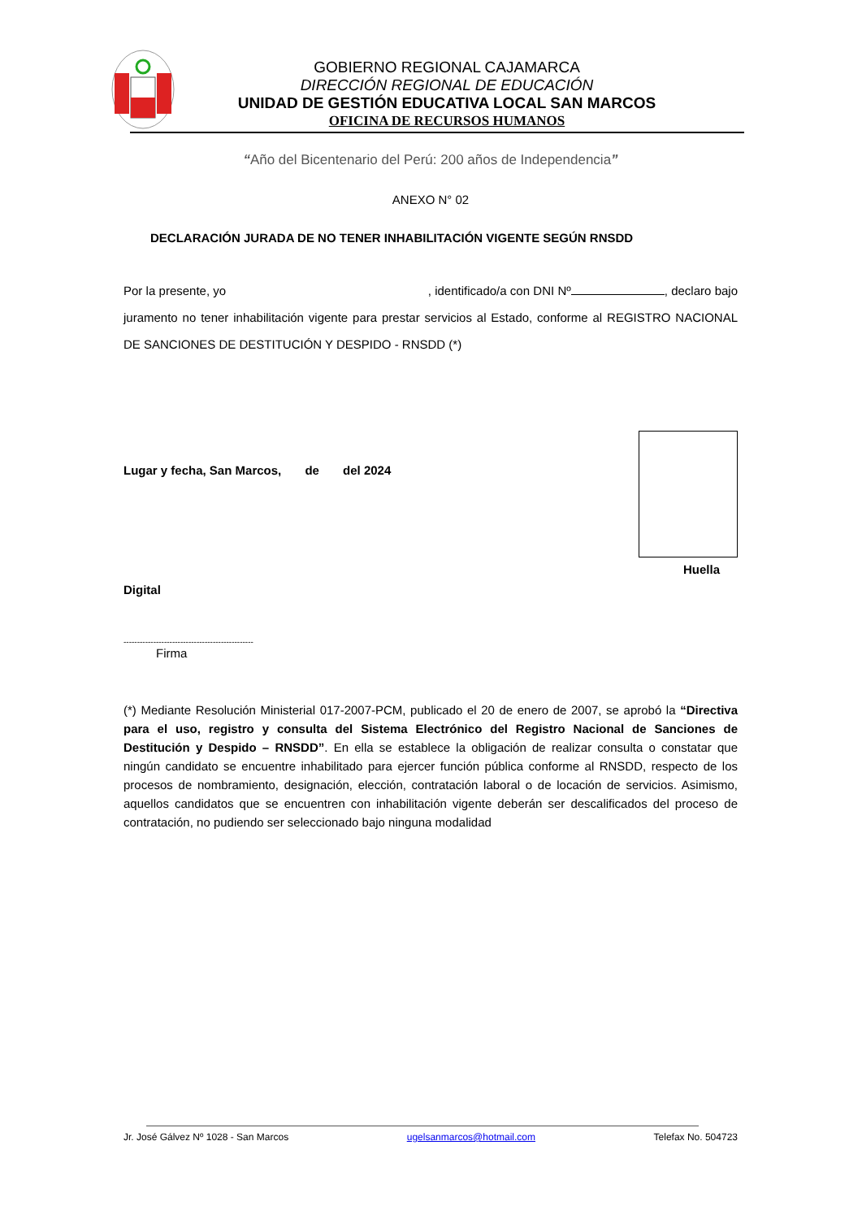GOBIERNO REGIONAL CAJAMARCA
DIRECCIÓN REGIONAL DE EDUCACIÓN
UNIDAD DE GESTIÓN EDUCATIVA LOCAL SAN MARCOS
OFICINA DE RECURSOS HUMANOS
“Año del Bicentenario del Perú: 200 años de Independencia”
ANEXO N° 02
DECLARACIÓN JURADA DE NO TENER INHABILITACIÓN VIGENTE SEGÚN RNSDD
Por la presente, yo , identificado/a con DNI Nº , declaro bajo juramento no tener inhabilitación vigente para prestar servicios al Estado, conforme al REGISTRO NACIONAL DE SANCIONES DE DESTITUCIÓN Y DESPIDO - RNSDD (*)
Lugar y fecha, San Marcos, de del 2024
Huella
Digital
------------------------------------------------
Firma
(*) Mediante Resolución Ministerial 017-2007-PCM, publicado el 20 de enero de 2007, se aprobó la “Directiva para el uso, registro y consulta del Sistema Electrónico del Registro Nacional de Sanciones de Destitución y Despido – RNSDD”. En ella se establece la obligación de realizar consulta o constatar que ningún candidato se encuentre inhabilitado para ejercer función pública conforme al RNSDD, respecto de los procesos de nombramiento, designación, elección, contratación laboral o de locación de servicios. Asimismo, aquellos candidatos que se encuentren con inhabilitación vigente deberán ser descalificados del proceso de contratación, no pudiendo ser seleccionado bajo ninguna modalidad
Jr. José Gálvez Nº 1028 - San Marcos ugelsanmarcos@hotmail.com Telefax No. 504723